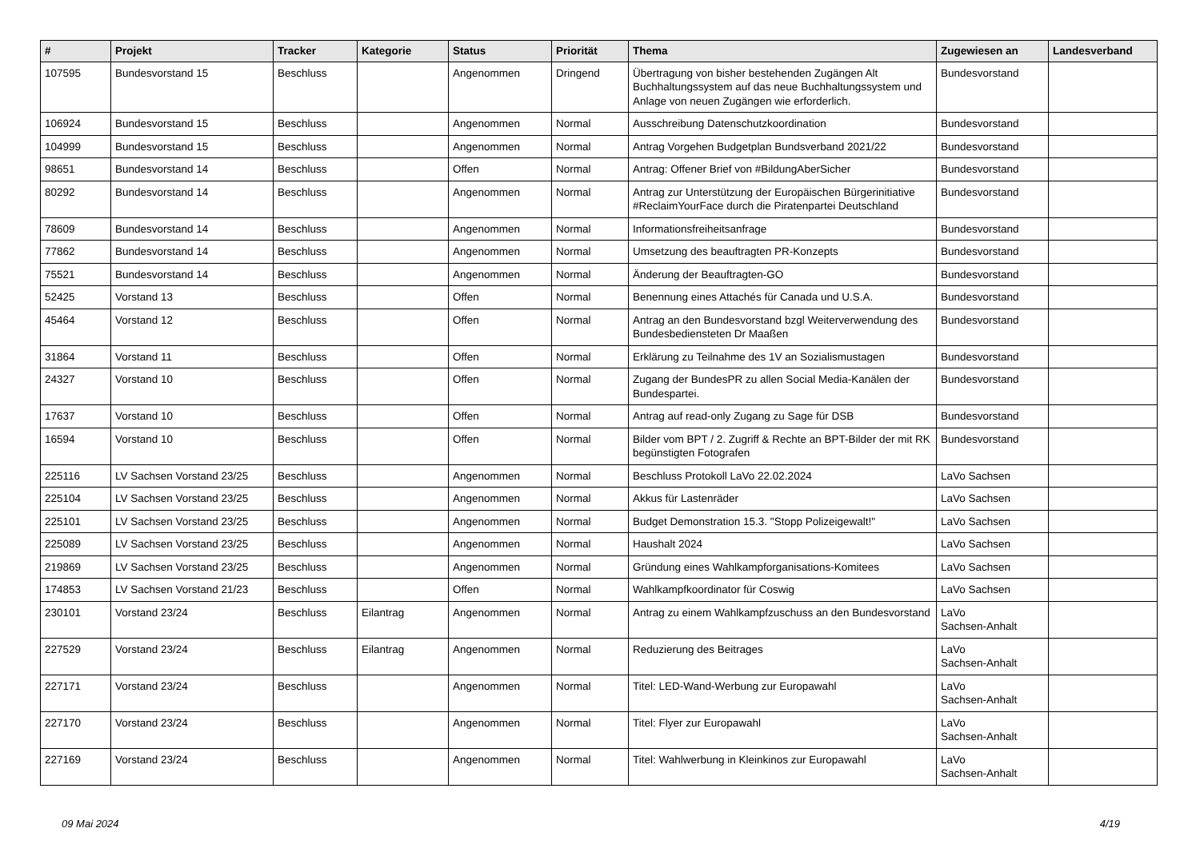| # | Projekt | Tracker | Kategorie | Status | Priorität | Thema | Zugewiesen an | Landesverband |
| --- | --- | --- | --- | --- | --- | --- | --- | --- |
| 107595 | Bundesvorstand 15 | Beschluss | | Angenommen | Dringend | Übertragung von bisher bestehenden Zugängen Alt Buchhaltungssystem auf das neue Buchhaltungssystem und Anlage von neuen Zugängen wie erforderlich. | Bundesvorstand | |
| 106924 | Bundesvorstand 15 | Beschluss | | Angenommen | Normal | Ausschreibung Datenschutzkoordination | Bundesvorstand | |
| 104999 | Bundesvorstand 15 | Beschluss | | Angenommen | Normal | Antrag Vorgehen Budgetplan Bundsverband 2021/22 | Bundesvorstand | |
| 98651 | Bundesvorstand 14 | Beschluss | | Offen | Normal | Antrag: Offener Brief von #BildungAberSicher | Bundesvorstand | |
| 80292 | Bundesvorstand 14 | Beschluss | | Angenommen | Normal | Antrag zur Unterstützung der Europäischen Bürgerinitiative #ReclaimYourFace durch die Piratenpartei Deutschland | Bundesvorstand | |
| 78609 | Bundesvorstand 14 | Beschluss | | Angenommen | Normal | Informationsfreiheitsanfrage | Bundesvorstand | |
| 77862 | Bundesvorstand 14 | Beschluss | | Angenommen | Normal | Umsetzung des beauftragten PR-Konzepts | Bundesvorstand | |
| 75521 | Bundesvorstand 14 | Beschluss | | Angenommen | Normal | Änderung der Beauftragten-GO | Bundesvorstand | |
| 52425 | Vorstand 13 | Beschluss | | Offen | Normal | Benennung eines Attachés für Canada und U.S.A. | Bundesvorstand | |
| 45464 | Vorstand 12 | Beschluss | | Offen | Normal | Antrag an den Bundesvorstand bzgl Weiterverwendung des Bundesbediensteten Dr Maaßen | Bundesvorstand | |
| 31864 | Vorstand 11 | Beschluss | | Offen | Normal | Erklärung zu Teilnahme des 1V an Sozialismustagen | Bundesvorstand | |
| 24327 | Vorstand 10 | Beschluss | | Offen | Normal | Zugang der BundesPR zu allen Social Media-Kanälen der Bundespartei. | Bundesvorstand | |
| 17637 | Vorstand 10 | Beschluss | | Offen | Normal | Antrag auf read-only Zugang zu Sage für DSB | Bundesvorstand | |
| 16594 | Vorstand 10 | Beschluss | | Offen | Normal | Bilder vom BPT / 2. Zugriff & Rechte an BPT-Bilder der mit RK begünstigten Fotografen | Bundesvorstand | |
| 225116 | LV Sachsen Vorstand 23/25 | Beschluss | | Angenommen | Normal | Beschluss Protokoll LaVo 22.02.2024 | LaVo Sachsen | |
| 225104 | LV Sachsen Vorstand 23/25 | Beschluss | | Angenommen | Normal | Akkus für Lastenräder | LaVo Sachsen | |
| 225101 | LV Sachsen Vorstand 23/25 | Beschluss | | Angenommen | Normal | Budget Demonstration 15.3. "Stopp Polizeigewalt!" | LaVo Sachsen | |
| 225089 | LV Sachsen Vorstand 23/25 | Beschluss | | Angenommen | Normal | Haushalt 2024 | LaVo Sachsen | |
| 219869 | LV Sachsen Vorstand 23/25 | Beschluss | | Angenommen | Normal | Gründung eines Wahlkampforganisations-Komitees | LaVo Sachsen | |
| 174853 | LV Sachsen Vorstand 21/23 | Beschluss | | Offen | Normal | Wahlkampfkoordinator für Coswig | LaVo Sachsen | |
| 230101 | Vorstand 23/24 | Beschluss | Eilantrag | Angenommen | Normal | Antrag zu einem Wahlkampfzuschuss an den Bundesvorstand | LaVo Sachsen-Anhalt | |
| 227529 | Vorstand 23/24 | Beschluss | Eilantrag | Angenommen | Normal | Reduzierung des Beitrages | LaVo Sachsen-Anhalt | |
| 227171 | Vorstand 23/24 | Beschluss | | Angenommen | Normal | Titel: LED-Wand-Werbung zur Europawahl | LaVo Sachsen-Anhalt | |
| 227170 | Vorstand 23/24 | Beschluss | | Angenommen | Normal | Titel: Flyer zur Europawahl | LaVo Sachsen-Anhalt | |
| 227169 | Vorstand 23/24 | Beschluss | | Angenommen | Normal | Titel: Wahlwerbung in Kleinkinos zur Europawahl | LaVo Sachsen-Anhalt | |
09 Mai 2024 4/19